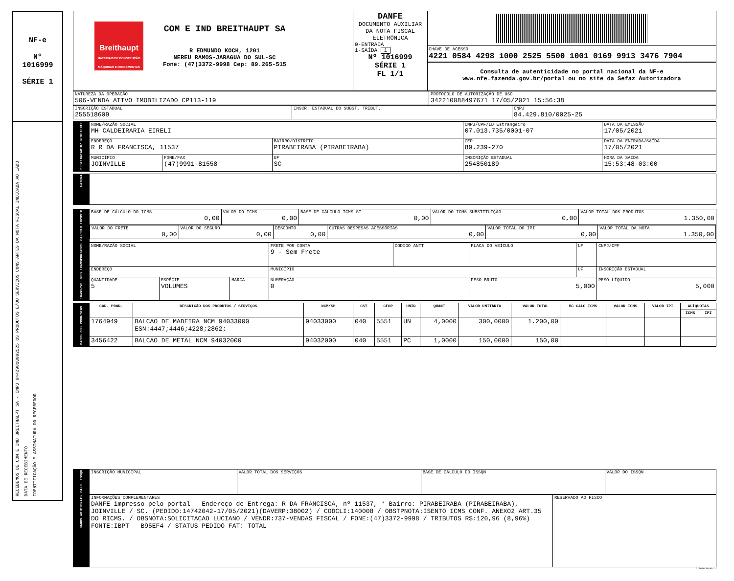NF-e
Nº
1016999
SÉRIE 1
RECEBEMOS DE COM E IND BREITHAUPT SA - CNPJ 84429810002525 OS PRODUTOS E/OU SERVIÇOS CONSTANTES DA NOTA FISCAL INDICADA AO LADO
DATA DE RECEBIMENTO
IDENTIFICAÇÃO E ASSINATURA DO RECEBEDOR
| Breithaupt MATERIAIS DE CONSTRUÇÃO MÁQUINAS E FERRAMENTAS COM E IND BREITHAUPT SA R EDMUNDO KOCH, 1201 NEREU RAMOS-JARAGUA DO SUL-SC Fone: (47)3372-9998 Cep: 89.265-515 | DANFE DOCUMENTO AUXILIAR DA NOTA FISCAL ELETRÔNICA 0-ENTRADA 1-SAÍDA 1 Nº 1016999 SÉRIE 1 FL 1/1 | CHAVE DE ACESSO 4221 0584 4298 1000 2525 5500 1001 0169 9913 3476 7904 Consulta de autenticidade no portal nacional da NF-e www.nfe.fazenda.gov.br/portal ou no site da Sefaz Autorizadora |
| NATUREZA DA OPERAÇÃO 506-VENDA ATIVO IMOBILIZADO CP113-119 | PROTOCOLO DE AUTORIZAÇÃO DE USO 342210088497671 17/05/2021 15:56:38 |
| INSCRIÇÃO ESTADUAL 255518609 | INSCR. ESTADUAL DO SUBST. TRIBUT. | CNPJ 84.429.810/0025-25 |
| DESTINATARIO/ REMETENTE | NOME/RAZÃO SOCIAL MH CALDEIRARIA EIRELI | | | CNPJ/CPF/ID Estrangeiro 07.013.735/0001-07 | | DATA DA EMISSÃO 17/05/2021 |
| | ENDEREÇO R R DA FRANCISCA, 11537 | | BAIRRO/DISTRITO PIRABEIRABA (PIRABEIRABA) | | CEP 89.239-270 | DATA DA ENTRADA/SAÍDA 17/05/2021 |
| | MUNICÍPIO JOINVILLE | FONE/FAX (47)9991-81558 | UF SC | INSCRIÇÃO ESTADUAL 254850189 | | HORA DA SAÍDA 15:53:48-03:00 |
| FATURA | |
| CALCULO IMPOSTO | BASE DE CÁLCULO DO ICMS 0,00 | VALOR DO ICMS 0,00 | BASE DE CÁLCULO ICMS ST 0,00 | VALOR DO ICMS SUBSTITUIÇÃO 0,00 | VALOR TOTAL DOS PRODUTOS 1.350,00 |
| | / VALOR DO FRETE 0,00 / VALOR DO SEGURO 0,00 / DESCONTO 0,00 / OUTRAS DESPESAS ACESSÓRIAS 0,00 / VALOR TOTAL DO IPI 0,00 / VALOR TOTAL DA NOTA 1.350,00 / | | | | |
| TRANS/VOLUMES TRANSPORTADOS | NOME/RAZÃO SOCIAL | | | FRETE POR CONTA 9 - Sem Frete | CÓDIGO ANTT | PLACA DO VEÍCULO | UF | CNPJ/CPF |
| | ENDEREÇO | | | MUNICÍPIO | | | UF | INSCRIÇÃO ESTADUAL |
| | QUANTIDADE 5 | ESPÉCIE VOLUMES | MARCA | NUMERAÇÃO 0 | | PESO BRUTO 5,000 | | PESO LÍQUIDO 5,000 |
| DADOS DOS PROD/SERV. | CÓD. PROD. | DESCRIÇÃO DOS PRODUTOS / SERVIÇOS | NCM/SH | CST | CFOP | UNID | QUANT | VALOR UNITÁRIO | VALOR TOTAL | BC CALC ICMS | VALOR ICMS | VALOR IPI | ALÍQUOTAS | |
| | | | | | | | | | | | | | ICMS | IPI |
| | 1764949 | BALCAO DE MADEIRA NCM 94033000 ESN:4447;4446;4228;2862; | 94033000 | 040 | 5551 | UN | 4,0000 | 300,0000 | 1.200,00 | | | | | |
| | 3456422 | BALCAO DE METAL NCM 94032000 | 94032000 | 040 | 5551 | PC | 1,0000 | 150,0000 | 150,00 | | | | | |
| CALC. ISSQN | INSCRIÇÃO MUNICIPAL | VALOR TOTAL DOS SERVIÇOS | BASE DE CÁLCULO DO ISSQN | VALOR DO ISSQN |
| DADOS ADICIONAIS | INFORMAÇÕES COMPLEMENTARES DANFE impresso pelo portal - Endereço de Entrega: R DA FRANCISCA, nº 11537, * Bairro: PIRABEIRABA (PIRABEIRABA), JOINVILLE / SC. (PEDIDO:14742042-17/05/2021)(DAVERP:38002) / CODCLI:140008 / OBSTPNOTA:ISENTO ICMS CONF. ANEXO2 ART.35 DO RICMS. / OBSNOTA:SOLICITACAO LUCIANO / VENDR:737-VENDAS FISCAL / FONE:(47)3372-9998 / TRIBUTOS R$:120,96 (8,96%) FONTE:IBPT - B95EF4 / STATUS PEDIDO FAT: TOTAL | RESERVADO AO FISCO |
© 2010 NeoGrid